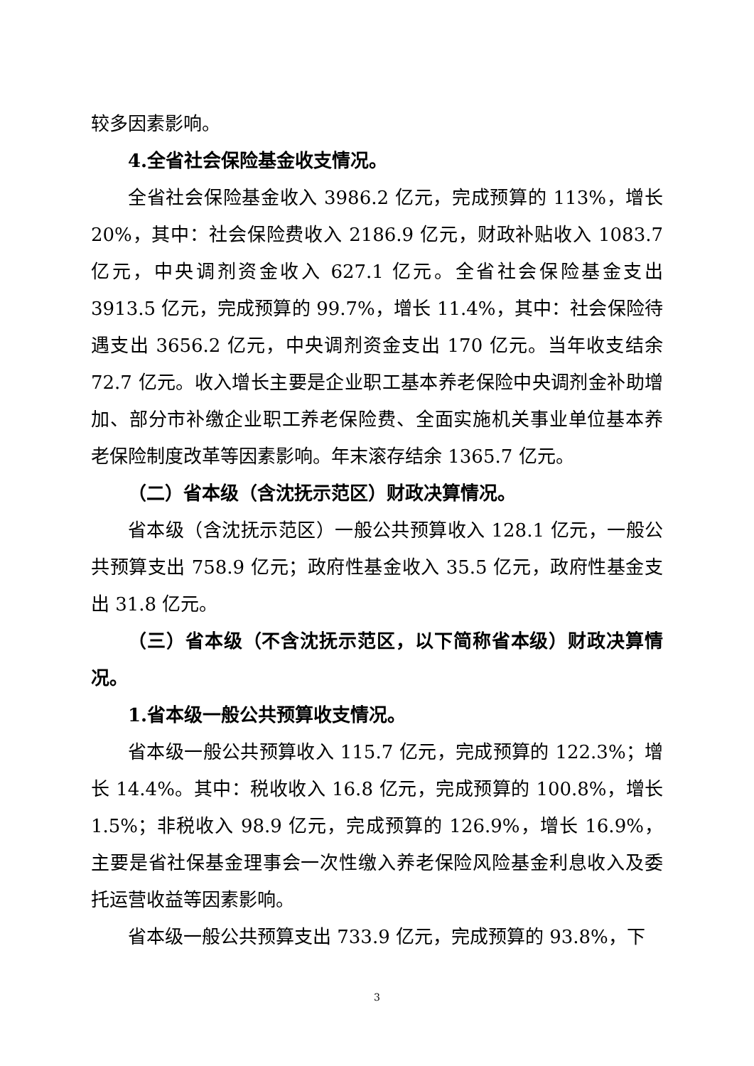较多因素影响。
4.全省社会保险基金收支情况。
全省社会保险基金收入 3986.2 亿元，完成预算的 113%，增长 20%，其中：社会保险费收入 2186.9 亿元，财政补贴收入 1083.7 亿元，中央调剂资金收入 627.1 亿元。全省社会保险基金支出 3913.5 亿元，完成预算的 99.7%，增长 11.4%，其中：社会保险待遇支出 3656.2 亿元，中央调剂资金支出 170 亿元。当年收支结余 72.7 亿元。收入增长主要是企业职工基本养老保险中央调剂金补助增加、部分市补缴企业职工养老保险费、全面实施机关事业单位基本养老保险制度改革等因素影响。年末滚存结余 1365.7 亿元。
（二）省本级（含沈抚示范区）财政决算情况。
省本级（含沈抚示范区）一般公共预算收入 128.1 亿元，一般公共预算支出 758.9 亿元；政府性基金收入 35.5 亿元，政府性基金支出 31.8 亿元。
（三）省本级（不含沈抚示范区，以下简称省本级）财政决算情况。
1.省本级一般公共预算收支情况。
省本级一般公共预算收入 115.7 亿元，完成预算的 122.3%；增长 14.4%。其中：税收收入 16.8 亿元，完成预算的 100.8%，增长 1.5%；非税收入 98.9 亿元，完成预算的 126.9%，增长 16.9%，主要是省社保基金理事会一次性缴入养老保险风险基金利息收入及委托运营收益等因素影响。
省本级一般公共预算支出 733.9 亿元，完成预算的 93.8%，下
3